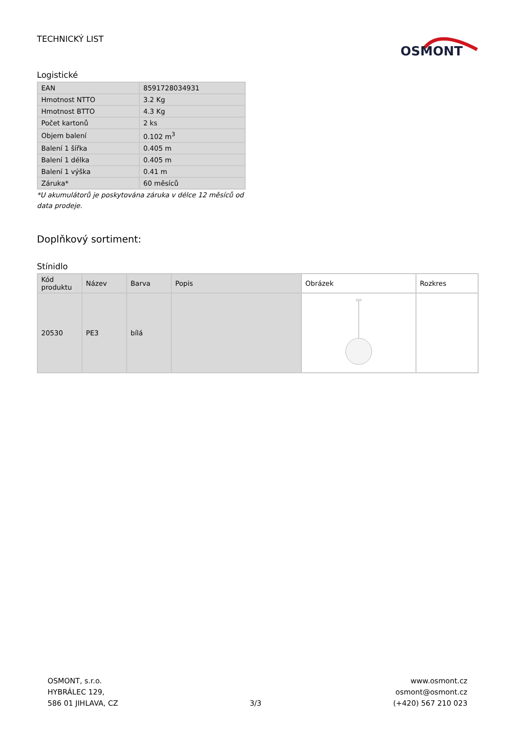TECHNICKÝ LIST
OSMONT
Logistické
| EAN | 8591728034931 |
| Hmotnost NTTO | 3.2 Kg |
| Hmotnost BTTO | 4.3 Kg |
| Počet kartonů | 2 ks |
| Objem balení | 0.102 m<sup>3</sup> |
| Balení 1 šířka | 0.405 m |
| Balení 1 délka | 0.405 m |
| Balení 1 výška | 0.41 m |
| Záruka* | 60 měsíců |
*U akumulátorů je poskytována záruka v délce 12 měsíců od data prodeje.
Doplňkový sortiment:
Stínidlo
| Kód produktu | Název | Barva | Popis | Obrázek | Rozkres |
| --- | --- | --- | --- | --- | --- |
| 20530 | PE3 | bílá | | | |
OSMONT, s.r.o.
HYBRÁLEC 129,
586 01 JIHLAVA, CZ
3/3 www.osmont.cz
osmont@osmont.cz
(+420) 567 210 023